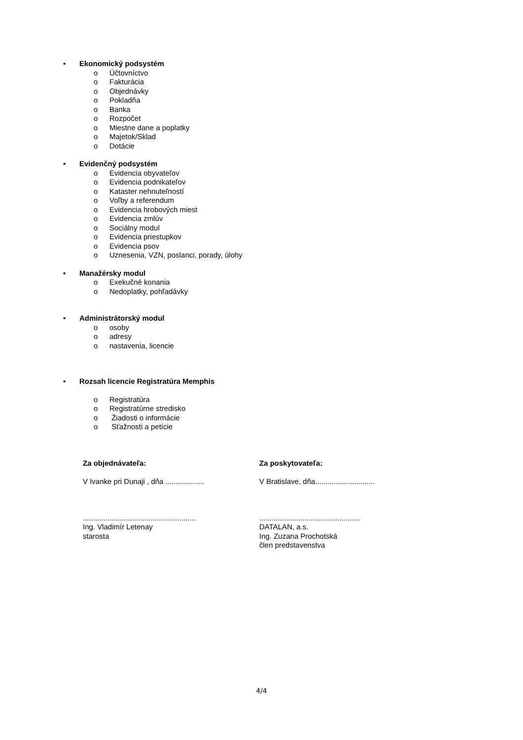• Ekonomický podsystém
o Účtovníctvo
o Fakturácia
o Objednávky
o Pokladňa
o Banka
o Rozpočet
o Miestne dane a poplatky
o Majetok/Sklad
o Dotácie
• Evidenčný podsystém
o Evidencia obyvateľov
o Evidencia podnikateľov
o Kataster nehnuteľností
o Voľby a referendum
o Evidencia hrobových miest
o Evidencia zmlúv
o Sociálny modul
o Evidencia priestupkov
o Evidencia psov
o Uznesenia, VZN, poslanci, porady, úlohy
• Manažérsky modul
o Exekučné konania
o Nedoplatky, pohľadávky
• Administrátorský modul
o osoby
o adresy
o nastavenia, licencie
• Rozsah licencie Registratúra Memphis
o Registratúra
o Registratúrne stredisko
o Žiadosti o informácie
o Sťažnosti a petície
Za objednávateľa:
V Ivanke pri Dunaji , dňa ...................
.......................................................
Ing. Vladimír Letenay
starosta
Za poskytovateľa:
V Bratislave, dňa.............................
.................................................
DATALAN, a.s.
Ing. Zuzana Prochotská
člen predstavenstva
4/4